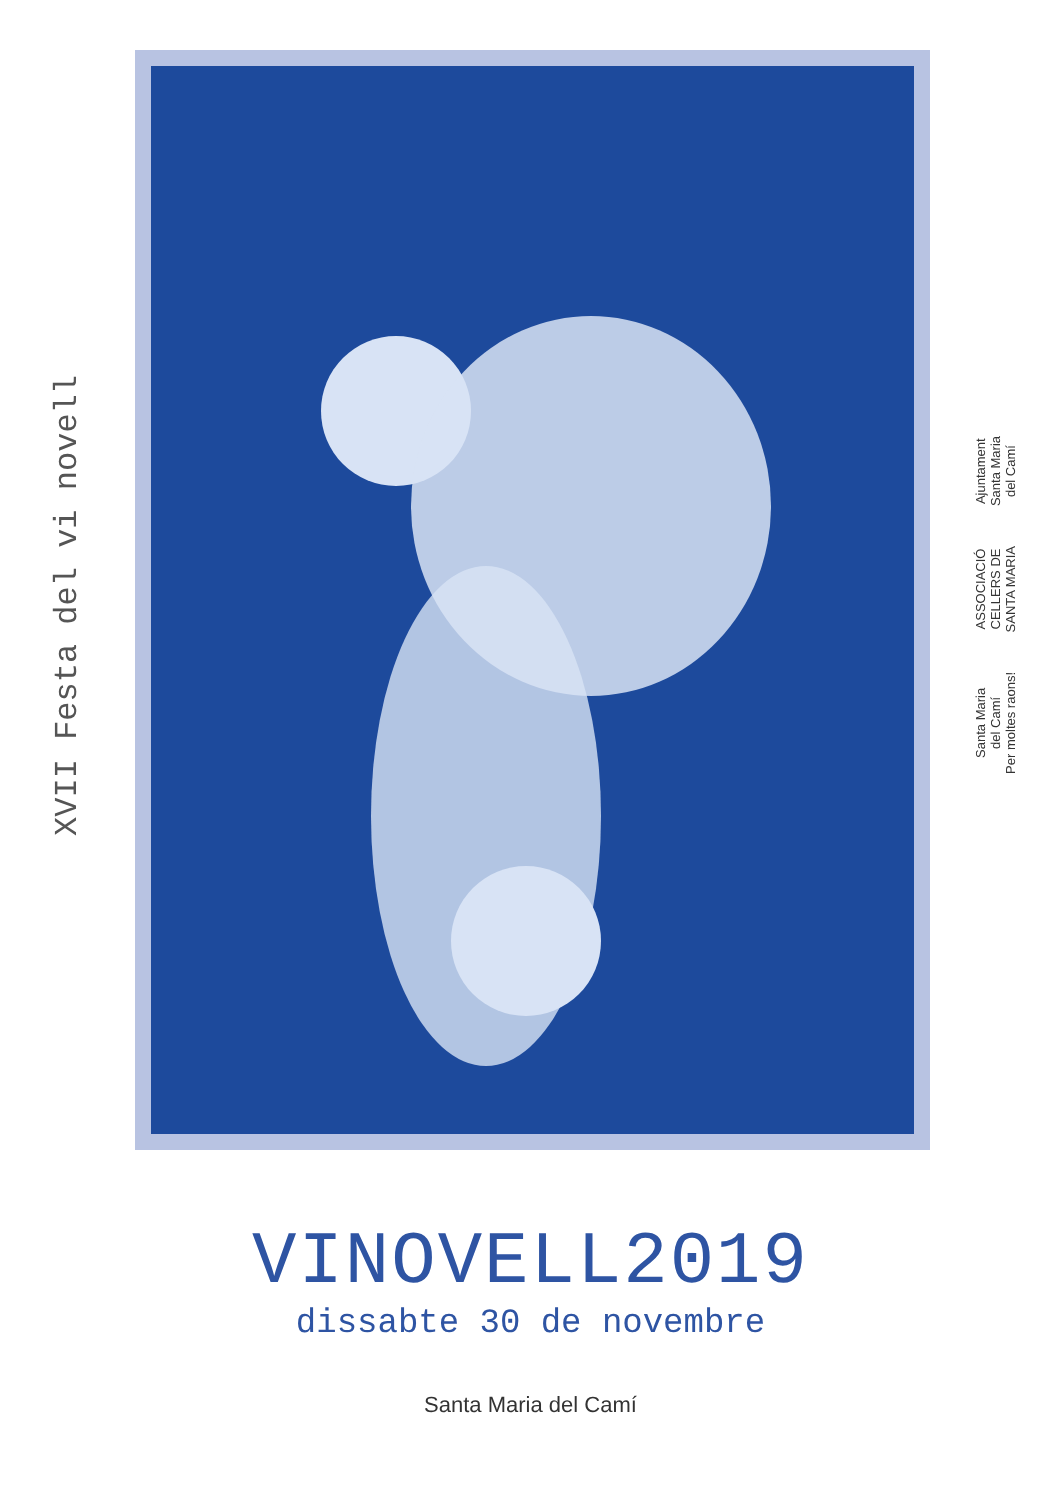XVII Festa del vi novell
Ajuntament
Santa Maria
del Camí
ASSOCIACIÓ
CELLERS DE
SANTA MARIA
Santa Maria
del Camí
Per moltes raons!
VINOVELL2019
dissabte 30 de novembre
Santa Maria del Camí